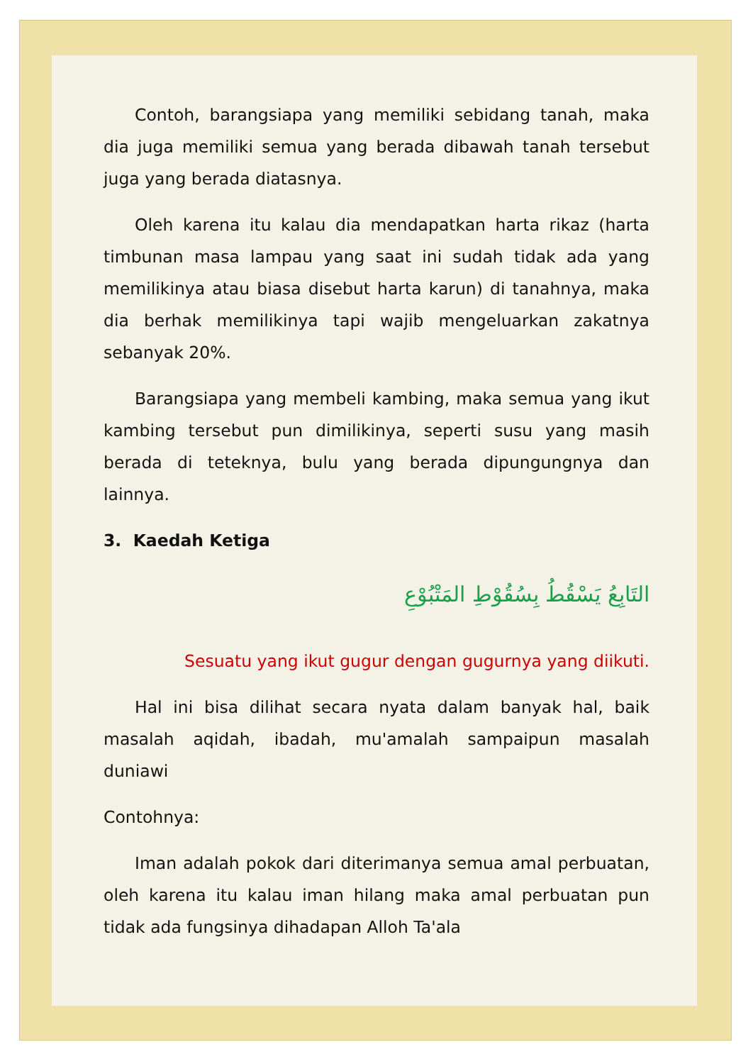Contoh, barangsiapa yang memiliki sebidang tanah, maka dia juga memiliki semua yang berada dibawah tanah tersebut juga yang berada diatasnya.
Oleh karena itu kalau dia mendapatkan harta rikaz (harta timbunan masa lampau yang saat ini sudah tidak ada yang memilikinya atau biasa disebut harta karun) di tanahnya, maka dia berhak memilikinya tapi wajib mengeluarkan zakatnya sebanyak 20%.
Barangsiapa yang membeli kambing, maka semua yang ikut kambing tersebut pun dimilikinya, seperti susu yang masih berada di teteknya, bulu yang berada dipungungnya dan lainnya.
3. Kaedah Ketiga
التَابِعُ يَسْقُطُ بِسُقُوْطِ المَتْبُوْعِ
Sesuatu yang ikut gugur dengan gugurnya yang diikuti.
Hal ini bisa dilihat secara nyata dalam banyak hal, baik masalah aqidah, ibadah, mu'amalah sampaipun masalah duniawi
Contohnya:
Iman adalah pokok dari diterimanya semua amal perbuatan, oleh karena itu kalau iman hilang maka amal perbuatan pun tidak ada fungsinya dihadapan Alloh Ta'ala